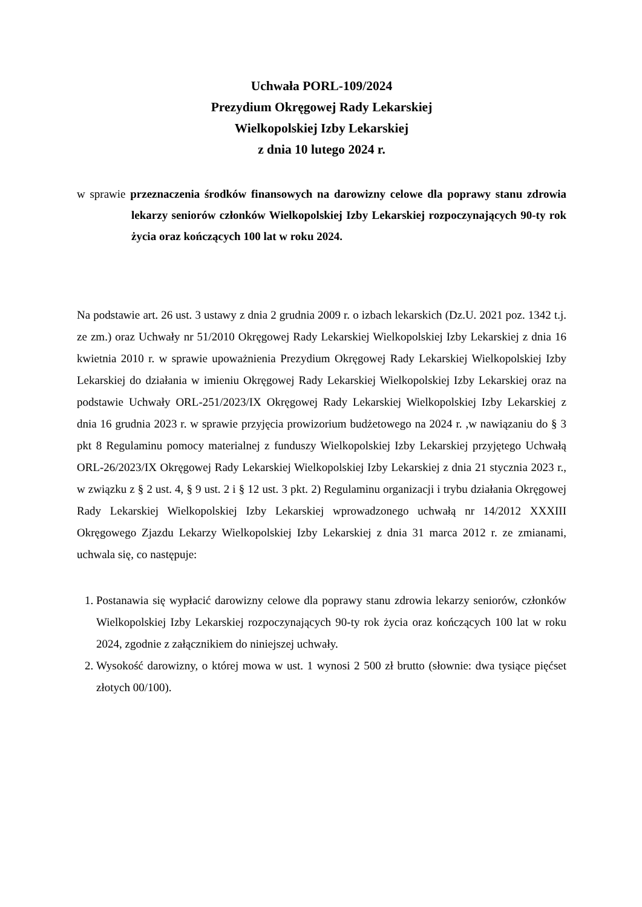Uchwała PORL-109/2024
Prezydium Okręgowej Rady Lekarskiej
Wielkopolskiej Izby Lekarskiej
z dnia 10 lutego 2024 r.
w sprawie przeznaczenia środków finansowych na darowizny celowe dla poprawy stanu zdrowia lekarzy seniorów członków Wielkopolskiej Izby Lekarskiej rozpoczynających 90-ty rok życia oraz kończących 100 lat w roku 2024.
Na podstawie art. 26 ust. 3 ustawy z dnia 2 grudnia 2009 r. o izbach lekarskich (Dz.U. 2021 poz. 1342 t.j. ze zm.) oraz Uchwały nr 51/2010 Okręgowej Rady Lekarskiej Wielkopolskiej Izby Lekarskiej z dnia 16 kwietnia 2010 r. w sprawie upoważnienia Prezydium Okręgowej Rady Lekarskiej Wielkopolskiej Izby Lekarskiej do działania w imieniu Okręgowej Rady Lekarskiej Wielkopolskiej Izby Lekarskiej oraz na podstawie Uchwały ORL-251/2023/IX Okręgowej Rady Lekarskiej Wielkopolskiej Izby Lekarskiej z dnia 16 grudnia 2023 r. w sprawie przyjęcia prowizorium budżetowego na 2024 r. ,w nawiązaniu do § 3 pkt 8 Regulaminu pomocy materialnej z funduszy Wielkopolskiej Izby Lekarskiej przyjętego Uchwałą ORL-26/2023/IX Okręgowej Rady Lekarskiej Wielkopolskiej Izby Lekarskiej z dnia 21 stycznia 2023 r., w związku z § 2 ust. 4, § 9 ust. 2 i § 12 ust. 3 pkt. 2) Regulaminu organizacji i trybu działania Okręgowej Rady Lekarskiej Wielkopolskiej Izby Lekarskiej wprowadzonego uchwałą nr 14/2012 XXXIII Okręgowego Zjazdu Lekarzy Wielkopolskiej Izby Lekarskiej z dnia 31 marca 2012 r. ze zmianami, uchwala się, co następuje:
1. Postanawia się wypłacić darowizny celowe dla poprawy stanu zdrowia lekarzy seniorów, członków Wielkopolskiej Izby Lekarskiej rozpoczynających 90-ty rok życia oraz kończących 100 lat w roku 2024, zgodnie z załącznikiem do niniejszej uchwały.
2. Wysokość darowizny, o której mowa w ust. 1 wynosi 2 500 zł brutto (słownie: dwa tysiące pięćset złotych 00/100).